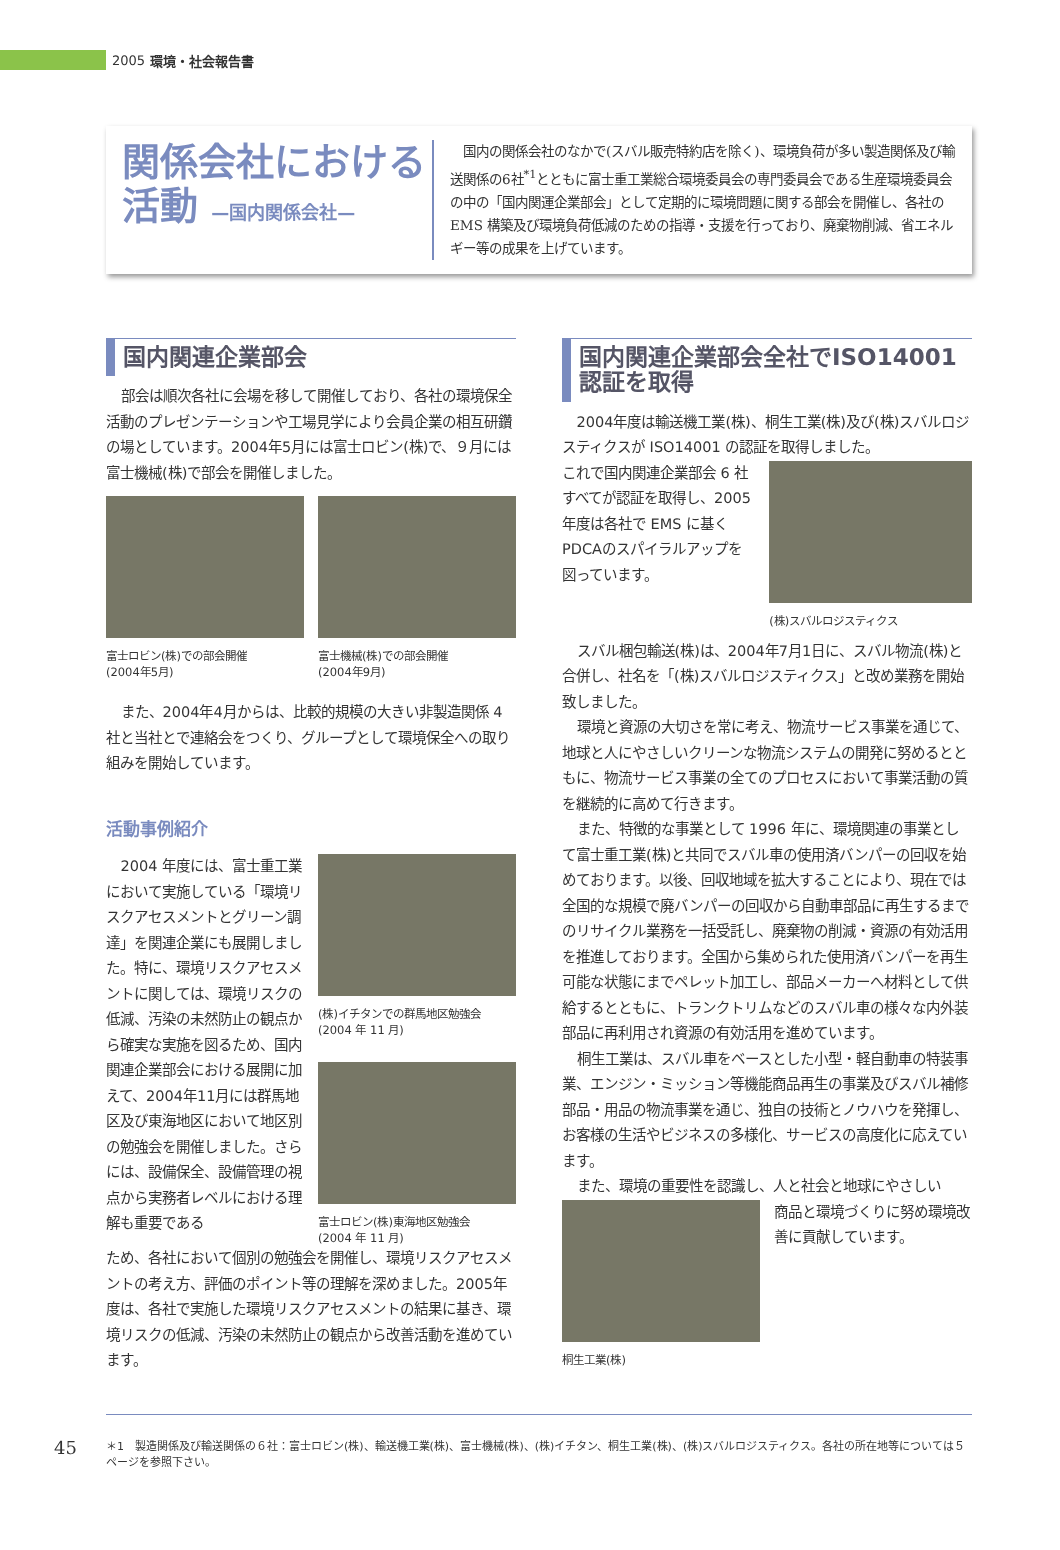2005 環境・社会報告書
関係会社における
活動 —国内関係会社—
　国内の関係会社のなかで(スバル販売特約店を除く)、環境負荷が多い製造関係及び輸送関係の6社<sup>*1</sup>とともに富士重工業総合環境委員会の専門委員会である生産環境委員会の中の「国内関運企業部会」として定期的に環境問題に関する部会を開催し、各社のEMS 構築及び環境負荷低減のための指導・支援を行っており、廃棄物削減、省エネルギー等の成果を上げています。
国内関連企業部会
部会は順次各社に会場を移して開催しており、各社の環境保全活動のプレゼンテーションや工場見学により会員企業の相互研鑽の場としています。2004年5月には富士ロビン(株)で、９月には富士機械(株)で部会を開催しました。
富士ロビン(株)での部会開催
(2004年5月)
富士機械(株)での部会開催
(2004年9月)
また、2004年4月からは、比較的規模の大きい非製造関係 4社と当社とで連絡会をつくり、グループとして環境保全への取り組みを開始しています。
活動事例紹介
2004 年度には、富士重工業において実施している「環境リスクアセスメントとグリーン調達」を関連企業にも展開しました。特に、環境リスクアセスメントに関しては、環境リスクの低減、汚染の未然防止の観点から確実な実施を図るため、国内関連企業部会における展開に加えて、2004年11月には群馬地区及び東海地区において地区別の勉強会を開催しました。さらには、設備保全、設備管理の視点から実務者レベルにおける理解も重要である
(株)イチタンでの群馬地区勉強会
(2004 年 11 月)
富士ロビン(株)東海地区勉強会
(2004 年 11 月)
ため、各社において個別の勉強会を開催し、環境リスクアセスメントの考え方、評価のポイント等の理解を深めました。2005年度は、各社で実施した環境リスクアセスメントの結果に基き、環境リスクの低減、汚染の未然防止の観点から改善活動を進めています。
国内関連企業部会全社でISO14001認証を取得
2004年度は輸送機工業(株)、桐生工業(株)及び(株)スバルロジスティクスが ISO14001 の認証を取得しました。
これで国内関連企業部会 6 社すべてが認証を取得し、2005年度は各社で EMS に基くPDCAのスパイラルアップを図っています。
(株)スバルロジスティクス
スバル梱包輸送(株)は、2004年7月1日に、スバル物流(株)と合併し、社名を「(株)スバルロジスティクス」と改め業務を開始致しました。
環境と資源の大切さを常に考え、物流サービス事業を通じて、地球と人にやさしいクリーンな物流システムの開発に努めるとともに、物流サービス事業の全てのプロセスにおいて事業活動の質を継続的に高めて行きます。
また、特徴的な事業として 1996 年に、環境関連の事業として富士重工業(株)と共同でスバル車の使用済バンパーの回収を始めております。以後、回収地域を拡大することにより、現在では全国的な規模で廃バンパーの回収から自動車部品に再生するまでのリサイクル業務を一括受託し、廃棄物の削減・資源の有効活用を推進しております。全国から集められた使用済バンパーを再生可能な状態にまでペレット加工し、部品メーカーへ材料として供給するとともに、トランクトリムなどのスバル車の様々な内外装部品に再利用され資源の有効活用を進めています。
桐生工業は、スバル車をベースとした小型・軽自動車の特装事業、エンジン・ミッション等機能商品再生の事業及びスバル補修部品・用品の物流事業を通じ、独自の技術とノウハウを発揮し、お客様の生活やビジネスの多様化、サービスの高度化に応えています。
また、環境の重要性を認識し、人と社会と地球にやさしい
桐生工業(株)
商品と環境づくりに努め環境改善に貢献しています。
45
＊1　製造関係及び輸送関係の６社：富士ロビン(株)、輸送機工業(株)、富士機械(株)、(株)イチタン、桐生工業(株)、(株)スバルロジスティクス。各社の所在地等については５ページを参照下さい。